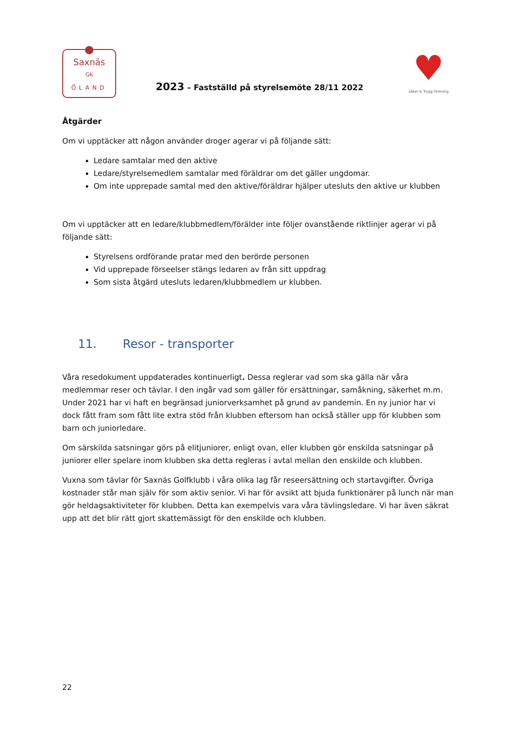●
Saxnäs
GK
ÖLAND
2023 – Fastställd på styrelsemöte 28/11 2022
♥
Säker & Trygg Förening
Åtgärder
Om vi upptäcker att någon använder droger agerar vi på följande sätt:
Ledare samtalar med den aktive
Ledare/styrelsemedlem samtalar med föräldrar om det gäller ungdomar.
Om inte upprepade samtal med den aktive/föräldrar hjälper utesluts den aktive ur klubben
Om vi upptäcker att en ledare/klubbmedlem/förälder inte följer ovanstående riktlinjer agerar vi på följande sätt:
Styrelsens ordförande pratar med den berörde personen
Vid upprepade förseelser stängs ledaren av från sitt uppdrag
Som sista åtgärd utesluts ledaren/klubbmedlem ur klubben.
11. Resor - transporter
Våra resedokument uppdaterades kontinuerligt. Dessa reglerar vad som ska gälla när våra medlemmar reser och tävlar. I den ingår vad som gäller för ersättningar, samåkning, säkerhet m.m. Under 2021 har vi haft en begränsad juniorverksamhet på grund av pandemin. En ny junior har vi dock fått fram som fått lite extra stöd från klubben eftersom han också ställer upp för klubben som barn och juniorledare.
Om särskilda satsningar görs på elitjuniorer, enligt ovan, eller klubben gör enskilda satsningar på juniorer eller spelare inom klubben ska detta regleras i avtal mellan den enskilde och klubben.
Vuxna som tävlar för Saxnäs Golfklubb i våra olika lag får reseersättning och startavgifter. Övriga kostnader står man själv för som aktiv senior. Vi har för avsikt att bjuda funktionärer på lunch när man gör heldagsaktiviteter för klubben. Detta kan exempelvis vara våra tävlingsledare. Vi har även säkrat upp att det blir rätt gjort skattemässigt för den enskilde och klubben.
22